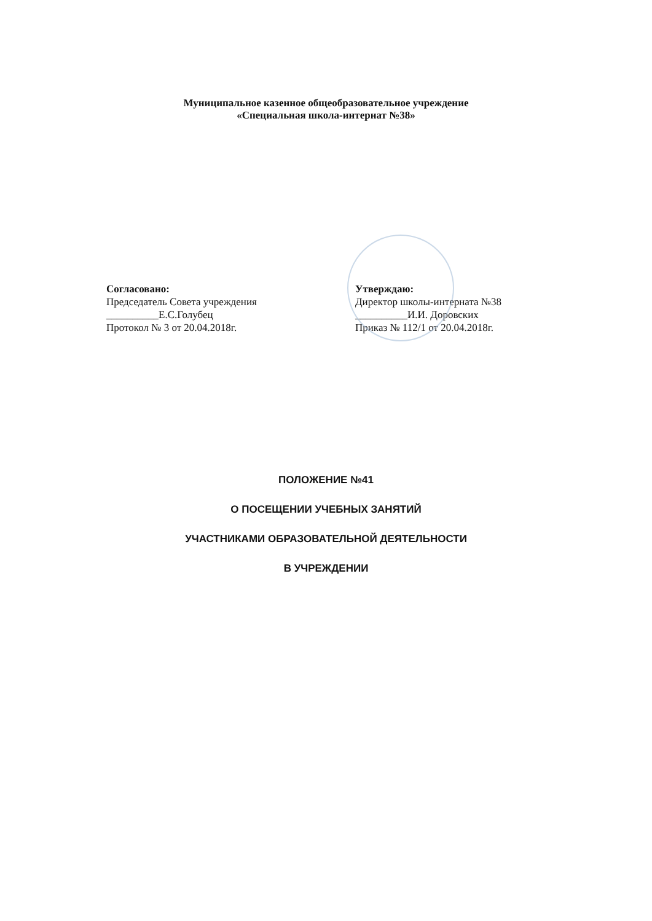Муниципальное казенное общеобразовательное учреждение
«Специальная школа-интернат №38»
Согласовано:
Председатель Совета учреждения
__________Е.С.Голубец
Протокол № 3 от 20.04.2018г.
Утверждаю:
Директор школы-интерната №38
__________И.И. Доровских
Приказ № 112/1 от 20.04.2018г.
ПОЛОЖЕНИЕ №41
О ПОСЕЩЕНИИ УЧЕБНЫХ ЗАНЯТИЙ
УЧАСТНИКАМИ ОБРАЗОВАТЕЛЬНОЙ ДЕЯТЕЛЬНОСТИ
В УЧРЕЖДЕНИИ